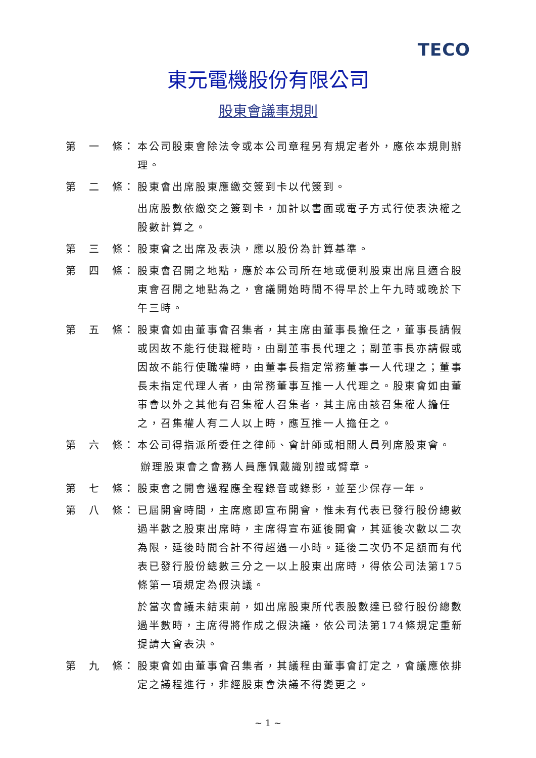TECO
東元電機股份有限公司
股東會議事規則
第　一　條： 本公司股東會除法令或本公司章程另有規定者外，應依本規則辦理。
第　二　條： 股東會出席股東應繳交簽到卡以代簽到。
出席股數依繳交之簽到卡，加計以書面或電子方式行使表決權之股數計算之。
第　三　條： 股東會之出席及表決，應以股份為計算基準。
第　四　條： 股東會召開之地點，應於本公司所在地或便利股東出席且適合股東會召開之地點為之，會議開始時間不得早於上午九時或晚於下午三時。
第　五　條： 股東會如由董事會召集者，其主席由董事長擔任之，董事長請假或因故不能行使職權時，由副董事長代理之；副董事長亦請假或因故不能行使職權時，由董事長指定常務董事一人代理之；董事長未指定代理人者，由常務董事互推一人代理之。股東會如由董事會以外之其他有召集權人召集者，其主席由該召集權人擔任之，召集權人有二人以上時，應互推一人擔任之。
第　六　條： 本公司得指派所委任之律師、會計師或相關人員列席股東會。
辦理股東會之會務人員應佩戴識別證或臂章。
第　七　條： 股東會之開會過程應全程錄音或錄影，並至少保存一年。
第　八　條： 已屆開會時間，主席應即宣布開會，惟未有代表已發行股份總數過半數之股東出席時，主席得宣布延後開會，其延後次數以二次為限，延後時間合計不得超過一小時。延後二次仍不足額而有代表已發行股份總數三分之一以上股東出席時，得依公司法第175條第一項規定為假決議。
於當次會議未結束前，如出席股東所代表股數達已發行股份總數過半數時，主席得將作成之假決議，依公司法第174條規定重新提請大會表決。
第　九　條： 股東會如由董事會召集者，其議程由董事會訂定之，會議應依排定之議程進行，非經股東會決議不得變更之。
~ 1 ~